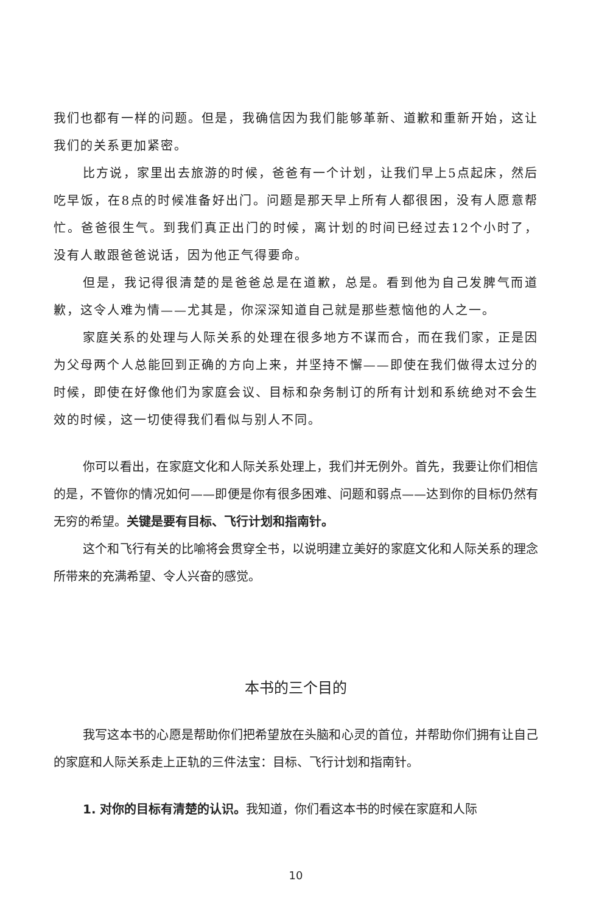我们也都有一样的问题。但是，我确信因为我们能够革新、道歉和重新开始，这让我们的关系更加紧密。
比方说，家里出去旅游的时候，爸爸有一个计划，让我们早上5点起床，然后吃早饭，在8点的时候准备好出门。问题是那天早上所有人都很困，没有人愿意帮忙。爸爸很生气。到我们真正出门的时候，离计划的时间已经过去12个小时了，没有人敢跟爸爸说话，因为他正气得要命。
但是，我记得很清楚的是爸爸总是在道歉，总是。看到他为自己发脾气而道歉，这令人难为情——尤其是，你深深知道自己就是那些惹恼他的人之一。
家庭关系的处理与人际关系的处理在很多地方不谋而合，而在我们家，正是因为父母两个人总能回到正确的方向上来，并坚持不懈——即使在我们做得太过分的时候，即使在好像他们为家庭会议、目标和杂务制订的所有计划和系统绝对不会生效的时候，这一切使得我们看似与别人不同。
你可以看出，在家庭文化和人际关系处理上，我们并无例外。首先，我要让你们相信的是，不管你的情况如何——即便是你有很多困难、问题和弱点——达到你的目标仍然有无穷的希望。关键是要有目标、飞行计划和指南针。
这个和飞行有关的比喻将会贯穿全书，以说明建立美好的家庭文化和人际关系的理念所带来的充满希望、令人兴奋的感觉。
本书的三个目的
我写这本书的心愿是帮助你们把希望放在头脑和心灵的首位，并帮助你们拥有让自己的家庭和人际关系走上正轨的三件法宝：目标、飞行计划和指南针。
1. 对你的目标有清楚的认识。我知道，你们看这本书的时候在家庭和人际
10